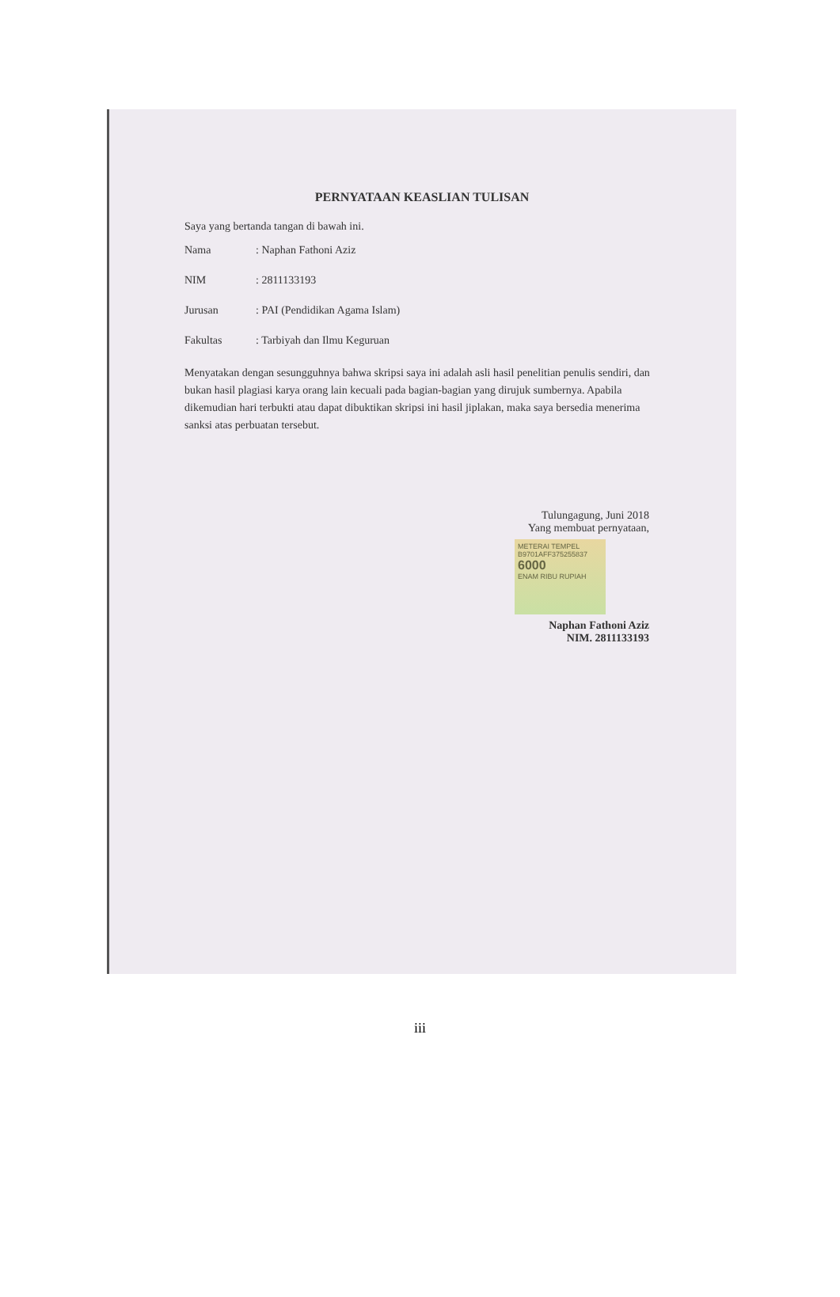PERNYATAAN KEASLIAN TULISAN
Saya yang bertanda tangan di bawah ini.
Nama: Naphan Fathoni Aziz
NIM: 2811133193
Jurusan: PAI (Pendidikan Agama Islam)
Fakultas: Tarbiyah dan Ilmu Keguruan
Menyatakan dengan sesungguhnya bahwa skripsi saya ini adalah asli hasil penelitian penulis sendiri, dan bukan hasil plagiasi karya orang lain kecuali pada bagian-bagian yang dirujuk sumbernya. Apabila dikemudian hari terbukti atau dapat dibuktikan skripsi ini hasil jiplakan, maka saya bersedia menerima sanksi atas perbuatan tersebut.
Tulungagung, Juni 2018
Yang membuat pernyataan,
METERAI TEMPEL
B9701AFF375255837
6000
ENAM RIBU RUPIAH
Naphan Fathoni Aziz
NIM. 2811133193
iii